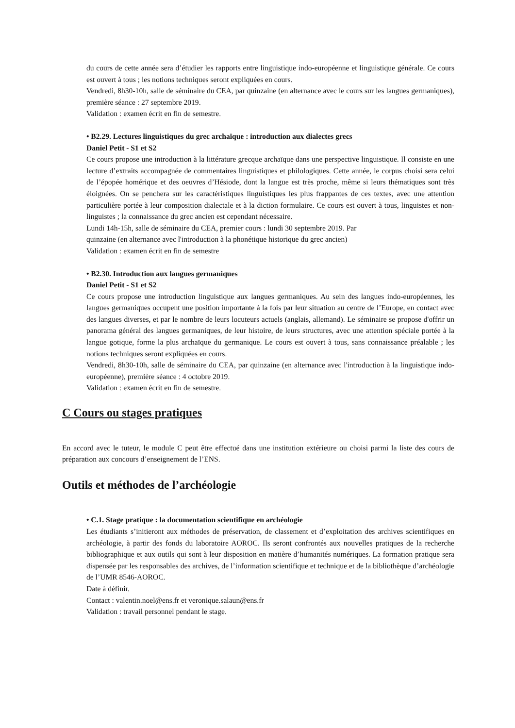du cours de cette année sera d’étudier les rapports entre linguistique indo-européenne et linguistique générale. Ce cours est ouvert à tous ; les notions techniques seront expliquées en cours.
Vendredi, 8h30-10h, salle de séminaire du CEA, par quinzaine (en alternance avec le cours sur les langues germaniques), première séance : 27 septembre 2019.
Validation : examen écrit en fin de semestre.
• B2.29. Lectures linguistiques du grec archaïque : introduction aux dialectes grecs
Daniel Petit - S1 et S2
Ce cours propose une introduction à la littérature grecque archaïque dans une perspective linguistique. Il consiste en une lecture d’extraits accompagnée de commentaires linguistiques et philologiques. Cette année, le corpus choisi sera celui de l’épopée homérique et des oeuvres d’Hésiode, dont la langue est très proche, même si leurs thématiques sont très éloignées. On se penchera sur les caractéristiques linguistiques les plus frappantes de ces textes, avec une attention particulière portée à leur composition dialectale et à la diction formulaire. Ce cours est ouvert à tous, linguistes et non-linguistes ; la connaissance du grec ancien est cependant nécessaire.
Lundi 14h-15h, salle de séminaire du CEA, premier cours : lundi 30 septembre 2019. Par
quinzaine (en alternance avec l'introduction à la phonétique historique du grec ancien)
Validation : examen écrit en fin de semestre
• B2.30. Introduction aux langues germaniques
Daniel Petit - S1 et S2
Ce cours propose une introduction linguistique aux langues germaniques. Au sein des langues indo-européennes, les langues germaniques occupent une position importante à la fois par leur situation au centre de l’Europe, en contact avec des langues diverses, et par le nombre de leurs locuteurs actuels (anglais, allemand). Le séminaire se propose d'offrir un panorama général des langues germaniques, de leur histoire, de leurs structures, avec une attention spéciale portée à la langue gotique, forme la plus archaïque du germanique. Le cours est ouvert à tous, sans connaissance préalable ; les notions techniques seront expliquées en cours.
Vendredi, 8h30-10h, salle de séminaire du CEA, par quinzaine (en alternance avec l'introduction à la linguistique indo-européenne), première séance : 4 octobre 2019.
Validation : examen écrit en fin de semestre.
C Cours ou stages pratiques
En accord avec le tuteur, le module C peut être effectué dans une institution extérieure ou choisi parmi la liste des cours de préparation aux concours d’enseignement de l’ENS.
Outils et méthodes de l’archéologie
• C.1. Stage pratique : la documentation scientifique en archéologie
Les étudiants s’initieront aux méthodes de préservation, de classement et d’exploitation des archives scientifiques en archéologie, à partir des fonds du laboratoire AOROC. Ils seront confrontés aux nouvelles pratiques de la recherche bibliographique et aux outils qui sont à leur disposition en matière d’humanités numériques. La formation pratique sera dispensée par les responsables des archives, de l’information scientifique et technique et de la bibliothèque d’archéologie de l’UMR 8546-AOROC.
Date à définir.
Contact : valentin.noel@ens.fr et veronique.salaun@ens.fr
Validation : travail personnel pendant le stage.